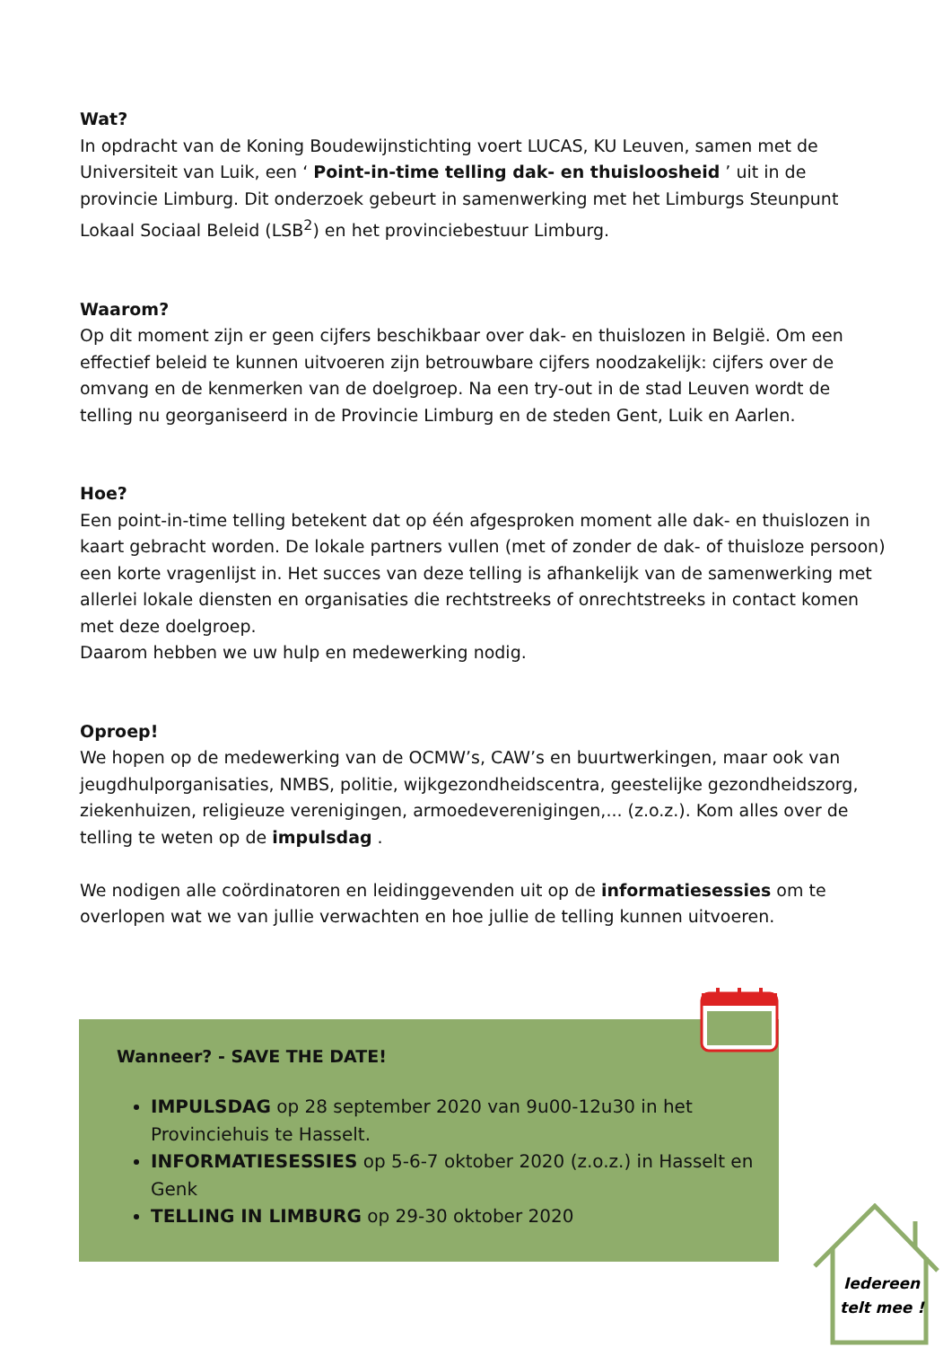Wat?
In opdracht van de Koning Boudewijnstichting voert LUCAS, KU Leuven, samen met de Universiteit van Luik, een ‘ Point-in-time telling dak- en thuisloosheid ’ uit in de provincie Limburg. Dit onderzoek gebeurt in samenwerking met het Limburgs Steunpunt Lokaal Sociaal Beleid (LSB<sup>2</sup>) en het provinciebestuur Limburg.
Waarom?
Op dit moment zijn er geen cijfers beschikbaar over dak- en thuislozen in België. Om een effectief beleid te kunnen uitvoeren zijn betrouwbare cijfers noodzakelijk: cijfers over de omvang en de kenmerken van de doelgroep. Na een try-out in de stad Leuven wordt de telling nu georganiseerd in de Provincie Limburg en de steden Gent, Luik en Aarlen.
Hoe?
Een point-in-time telling betekent dat op één afgesproken moment alle dak- en thuislozen in kaart gebracht worden. De lokale partners vullen (met of zonder de dak- of thuisloze persoon) een korte vragenlijst in. Het succes van deze telling is afhankelijk van de samenwerking met allerlei lokale diensten en organisaties die rechtstreeks of onrechtstreeks in contact komen met deze doelgroep.
Daarom hebben we uw hulp en medewerking nodig.
Oproep!
We hopen op de medewerking van de OCMW’s, CAW’s en buurtwerkingen, maar ook van jeugdhulporganisaties, NMBS, politie, wijkgezondheidscentra, geestelijke gezondheidszorg, ziekenhuizen, religieuze verenigingen, armoedeverenigingen,... (z.o.z.). Kom alles over de telling te weten op de impulsdag .
We nodigen alle coördinatoren en leidinggevenden uit op de informatiesessies om te overlopen wat we van jullie verwachten en hoe jullie de telling kunnen uitvoeren.
Wanneer? - SAVE THE DATE!
IMPULSDAG op 28 september 2020 van 9u00-12u30 in het Provinciehuis te Hasselt.
INFORMATIESESSIES op 5-6-7 oktober 2020 (z.o.z.) in Hasselt en Genk
TELLING IN LIMBURG op 29-30 oktober 2020
Iedereen
telt mee !